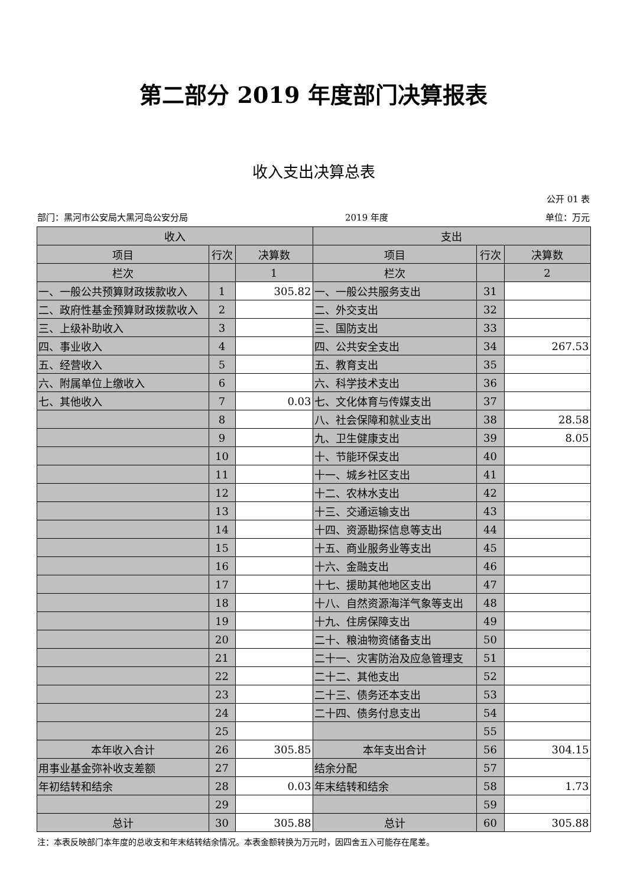第二部分 2019 年度部门决算报表
收入支出决算总表
公开 01 表
部门：黑河市公安局大黑河岛公安分局 2019 年度 单位：万元
| 收入 | | | 支出 | | |
| --- | --- | --- | --- | --- | --- |
| 项目 | 行次 | 决算数 | 项目 | 行次 | 决算数 |
| 栏次 | | 1 | 栏次 | | 2 |
| 一、一般公共预算财政拨款收入 | 1 | 305.82 | 一、一般公共服务支出 | 31 | |
| 二、政府性基金预算财政拨款收入 | 2 | | 二、外交支出 | 32 | |
| 三、上级补助收入 | 3 | | 三、国防支出 | 33 | |
| 四、事业收入 | 4 | | 四、公共安全支出 | 34 | 267.53 |
| 五、经营收入 | 5 | | 五、教育支出 | 35 | |
| 六、附属单位上缴收入 | 6 | | 六、科学技术支出 | 36 | |
| 七、其他收入 | 7 | 0.03 | 七、文化体育与传媒支出 | 37 | |
| | 8 | | 八、社会保障和就业支出 | 38 | 28.58 |
| | 9 | | 九、卫生健康支出 | 39 | 8.05 |
| | 10 | | 十、节能环保支出 | 40 | |
| | 11 | | 十一、城乡社区支出 | 41 | |
| | 12 | | 十二、农林水支出 | 42 | |
| | 13 | | 十三、交通运输支出 | 43 | |
| | 14 | | 十四、资源勘探信息等支出 | 44 | |
| | 15 | | 十五、商业服务业等支出 | 45 | |
| | 16 | | 十六、金融支出 | 46 | |
| | 17 | | 十七、援助其他地区支出 | 47 | |
| | 18 | | 十八、自然资源海洋气象等支出 | 48 | |
| | 19 | | 十九、住房保障支出 | 49 | |
| | 20 | | 二十、粮油物资储备支出 | 50 | |
| | 21 | | 二十一、灾害防治及应急管理支 | 51 | |
| | 22 | | 二十二、其他支出 | 52 | |
| | 23 | | 二十三、债务还本支出 | 53 | |
| | 24 | | 二十四、债务付息支出 | 54 | |
| | 25 | | | 55 | |
| 本年收入合计 | 26 | 305.85 | 本年支出合计 | 56 | 304.15 |
| 用事业基金弥补收支差额 | 27 | | 结余分配 | 57 | |
| 年初结转和结余 | 28 | 0.03 | 年末结转和结余 | 58 | 1.73 |
| | 29 | | | 59 | |
| 总计 | 30 | 305.88 | 总计 | 60 | 305.88 |
注：本表反映部门本年度的总收支和年末结转结余情况。本表金额转换为万元时，因四舍五入可能存在尾差。